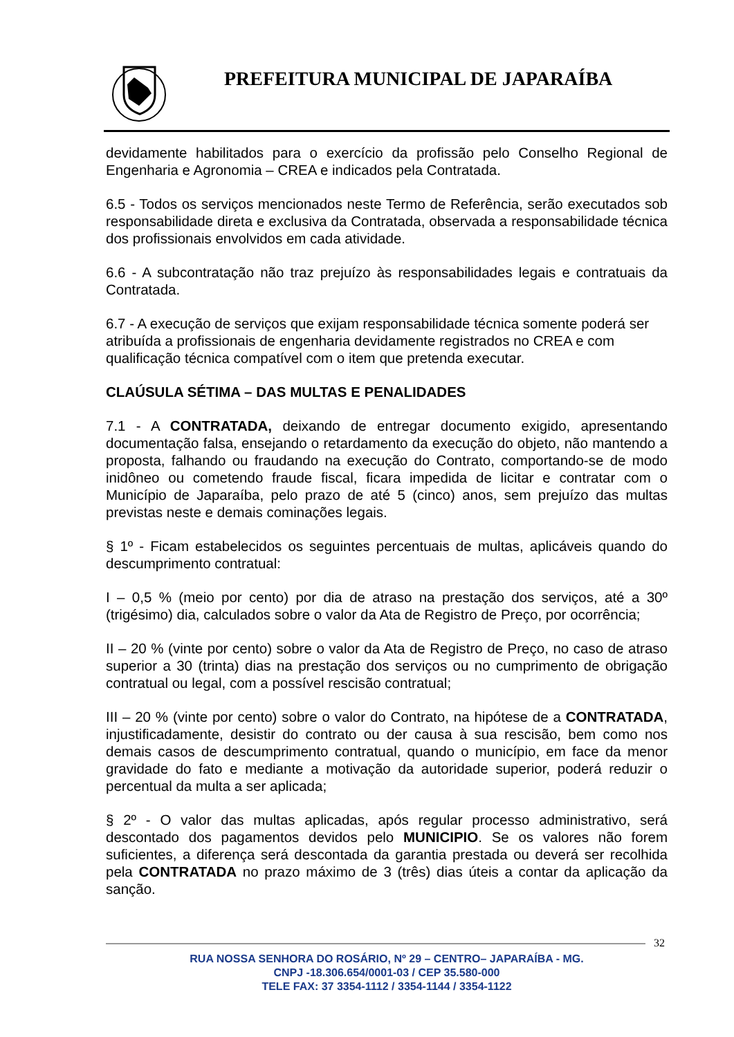PREFEITURA MUNICIPAL DE JAPARAÍBA
devidamente habilitados para o exercício da profissão pelo Conselho Regional de Engenharia e Agronomia – CREA e indicados pela Contratada.
6.5 - Todos os serviços mencionados neste Termo de Referência, serão executados sob responsabilidade direta e exclusiva da Contratada, observada a responsabilidade técnica dos profissionais envolvidos em cada atividade.
6.6 - A subcontratação não traz prejuízo às responsabilidades legais e contratuais da Contratada.
6.7 - A execução de serviços que exijam responsabilidade técnica somente poderá ser atribuída a profissionais de engenharia devidamente registrados no CREA e com qualificação técnica compatível com o item que pretenda executar.
CLAÚSULA SÉTIMA – DAS MULTAS E PENALIDADES
7.1 - A CONTRATADA, deixando de entregar documento exigido, apresentando documentação falsa, ensejando o retardamento da execução do objeto, não mantendo a proposta, falhando ou fraudando na execução do Contrato, comportando-se de modo inidôneo ou cometendo fraude fiscal, ficara impedida de licitar e contratar com o Município de Japaraíba, pelo prazo de até 5 (cinco) anos, sem prejuízo das multas previstas neste e demais cominações legais.
§ 1º - Ficam estabelecidos os seguintes percentuais de multas, aplicáveis quando do descumprimento contratual:
I – 0,5 % (meio por cento) por dia de atraso na prestação dos serviços, até a 30º (trigésimo) dia, calculados sobre o valor da Ata de Registro de Preço, por ocorrência;
II – 20 % (vinte por cento) sobre o valor da Ata de Registro de Preço, no caso de atraso superior a 30 (trinta) dias na prestação dos serviços ou no cumprimento de obrigação contratual ou legal, com a possível rescisão contratual;
III – 20 % (vinte por cento) sobre o valor do Contrato, na hipótese de a CONTRATADA, injustificadamente, desistir do contrato ou der causa à sua rescisão, bem como nos demais casos de descumprimento contratual, quando o município, em face da menor gravidade do fato e mediante a motivação da autoridade superior, poderá reduzir o percentual da multa a ser aplicada;
§ 2º - O valor das multas aplicadas, após regular processo administrativo, será descontado dos pagamentos devidos pelo MUNICIPIO. Se os valores não forem suficientes, a diferença será descontada da garantia prestada ou deverá ser recolhida pela CONTRATADA no prazo máximo de 3 (três) dias úteis a contar da aplicação da sanção.
32
RUA NOSSA SENHORA DO ROSÁRIO, Nº 29 – CENTRO– JAPARAÍBA - MG.
CNPJ -18.306.654/0001-03 / CEP 35.580-000
TELE FAX: 37 3354-1112 / 3354-1144 / 3354-1122